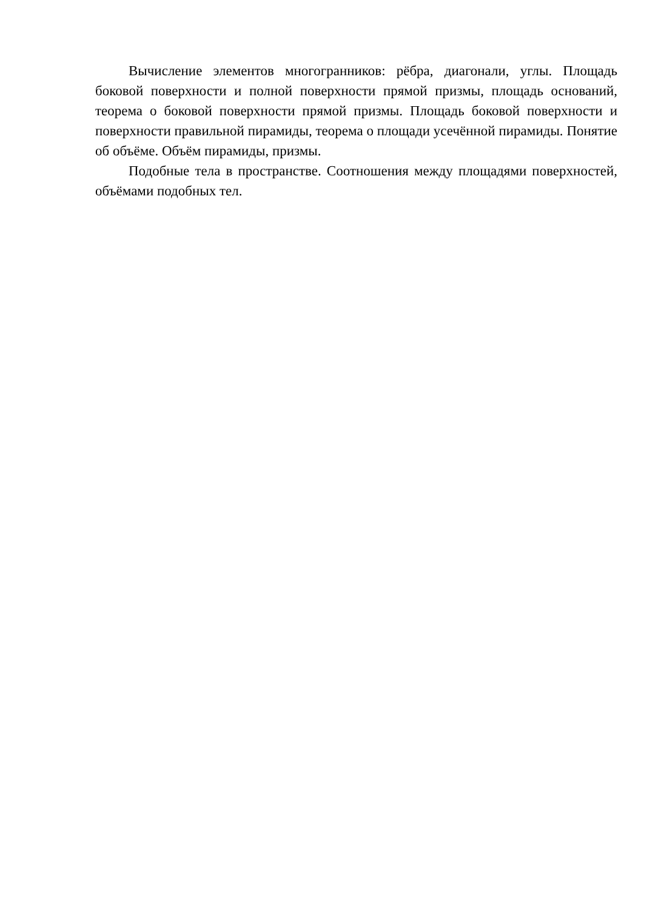Вычисление элементов многогранников: рёбра, диагонали, углы. Площадь боковой поверхности и полной поверхности прямой призмы, площадь оснований, теорема о боковой поверхности прямой призмы. Площадь боковой поверхности и поверхности правильной пирамиды, теорема о площади усечённой пирамиды. Понятие об объёме. Объём пирамиды, призмы.
Подобные тела в пространстве. Соотношения между площадями поверхностей, объёмами подобных тел.